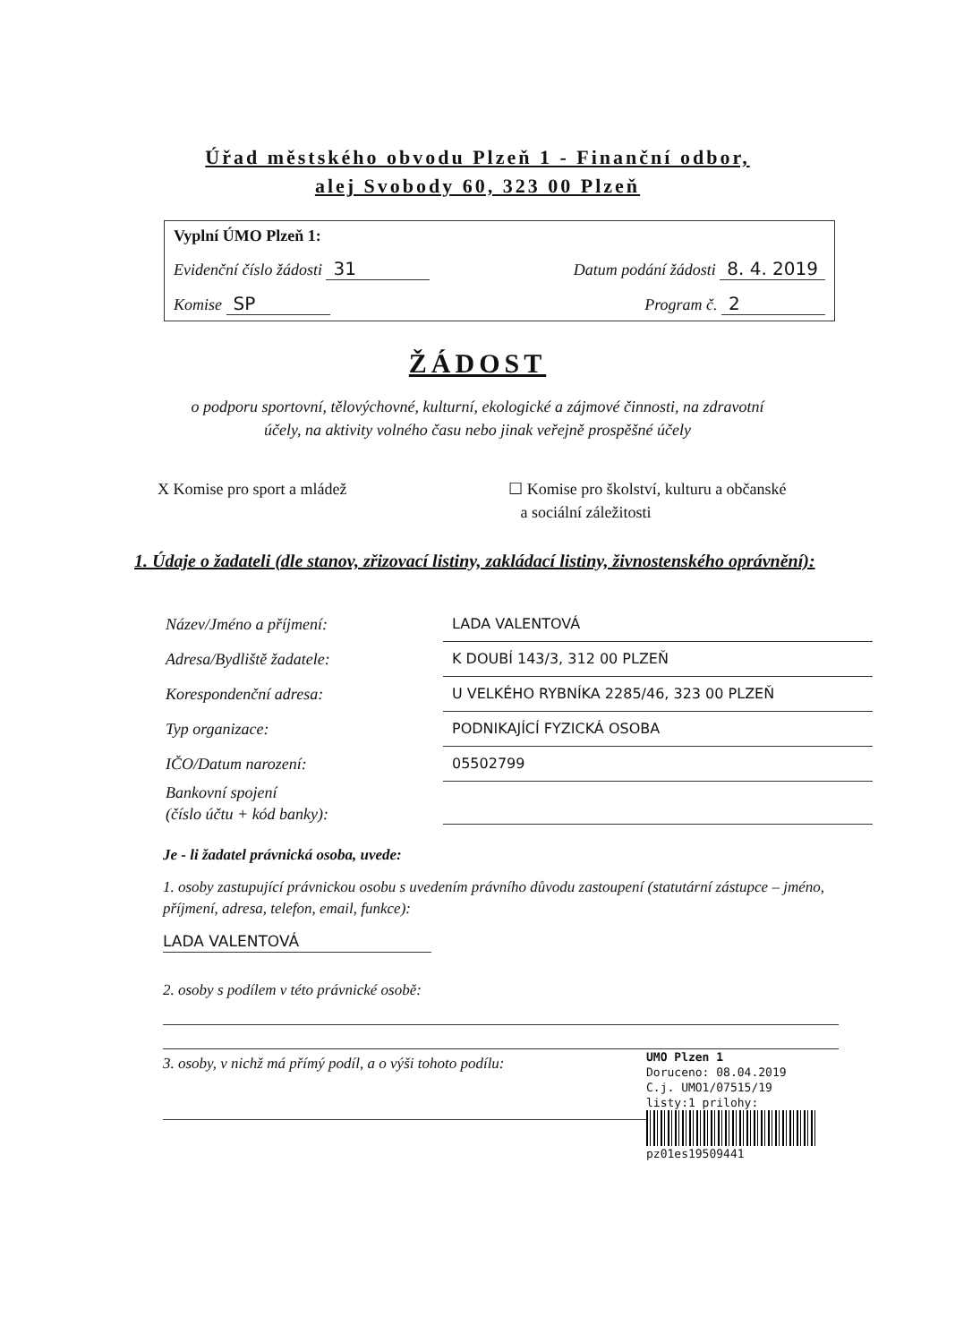Úřad městského obvodu Plzeň 1 - Finanční odbor,
alej Svobody 60, 323 00 Plzeň
Vyplní ÚMO Plzeň 1:
Evidenční číslo žádosti 31 Datum podání žádosti 8. 4. 2019
Komise SP Program č. 2
ŽÁDOST
o podporu sportovní, tělovýchovné, kulturní, ekologické a zájmové činnosti, na zdravotní
účely, na aktivity volného času nebo jinak veřejně prospěšné účely
X Komise pro sport a mládež ☐ Komise pro školství, kulturu a občanské
a sociální záležitosti
1. Údaje o žadateli (dle stanov, zřizovací listiny, zakládací listiny, živnostenského oprávnění):
Název/Jméno a příjmení: LADA VALENTOVÁ
Adresa/Bydliště žadatele: K DOUBÍ 143/3, 312 00 PLZEŇ
Korespondenční adresa: U VELKÉHO RYBNÍKA 2285/46, 323 00 PLZEŇ
Typ organizace: PODNIKAJÍCÍ FYZICKÁ OSOBA
IČO/Datum narození: 05502799
Bankovní spojení
(číslo účtu + kód banky):
Je - li žadatel právnická osoba, uvede:
1. osoby zastupující právnickou osobu s uvedením právního důvodu zastoupení (statutární zástupce – jméno, příjmení, adresa, telefon, email, funkce):
LADA VALENTOVÁ
2. osoby s podílem v této právnické osobě:
3. osoby, v nichž má přímý podíl, a o výši tohoto podílu:
UMO Plzen 1
Doruceno: 08.04.2019
C.j. UMO1/07515/19
listy:1 prilohy:
pz01es19509441